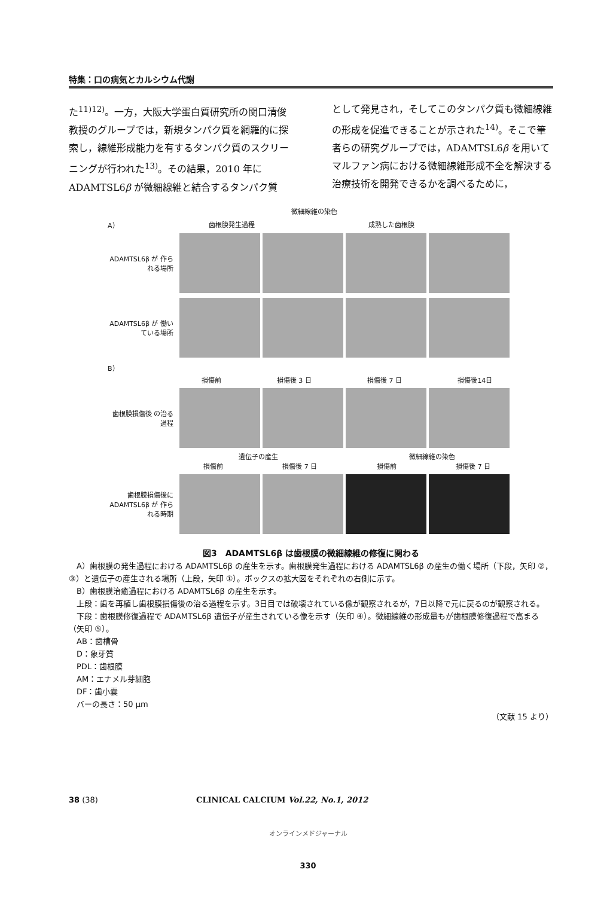特集：口の病気とカルシウム代謝
た<sup>11)12)</sup>。一方，大阪大学蛋白質研究所の関口清俊教授のグループでは，新規タンパク質を網羅的に探索し，線維形成能力を有するタンパク質のスクリーニングが行われた<sup>13)</sup>。その結果，2010 年に ADAMTSL6β が微細線維と結合するタンパク質
として発見され，そしてこのタンパク質も微細線維の形成を促進できることが示された<sup>14)</sup>。そこで筆者らの研究グループでは，ADAMTSL6β を用いてマルファン病における微細線維形成不全を解決する治療技術を開発できるかを調べるために，
微細線維の染色
A） 歯根膜発生過程 成熟した歯根膜
ADAMTSL6β が 作られる場所
ADAMTSL6β が 働いている場所
B）
損傷前 損傷後 3 日 損傷後 7 日 損傷後14日
歯根膜損傷後 の治る過程
遺伝子の産生 微細線維の染色
損傷前 損傷後 7 日 損傷前 損傷後 7 日
歯根膜損傷後に ADAMTSL6β が 作られる時期
図3　ADAMTSL6β は歯根膜の微細線維の修復に関わる
A）歯根膜の発生過程における ADAMTSL6β の産生を示す。歯根膜発生過程における ADAMTSL6β の産生の働く場所（下段，矢印 ②，③）と遺伝子の産生される場所（上段，矢印 ①）。ボックスの拡大図をそれぞれの右側に示す。
B）歯根膜治癒過程における ADAMTSL6β の産生を示す。
上段：歯を再植し歯根膜損傷後の治る過程を示す。3日目では破壊されている像が観察されるが，7日以降で元に戻るのが観察される。
下段：歯根膜修復過程で ADAMTSL6β 遺伝子が産生されている像を示す（矢印 ④）。微細線維の形成量もが歯根膜修復過程で高まる（矢印 ⑤）。
AB：歯槽骨
D：象牙質
PDL：歯根膜
AM：エナメル芽細胞
DF：歯小嚢
バーの長さ：50 μm
（文献 15 より）
38 (38) CLINICAL CALCIUM Vol.22, No.1, 2012
オンラインメドジャーナル
330